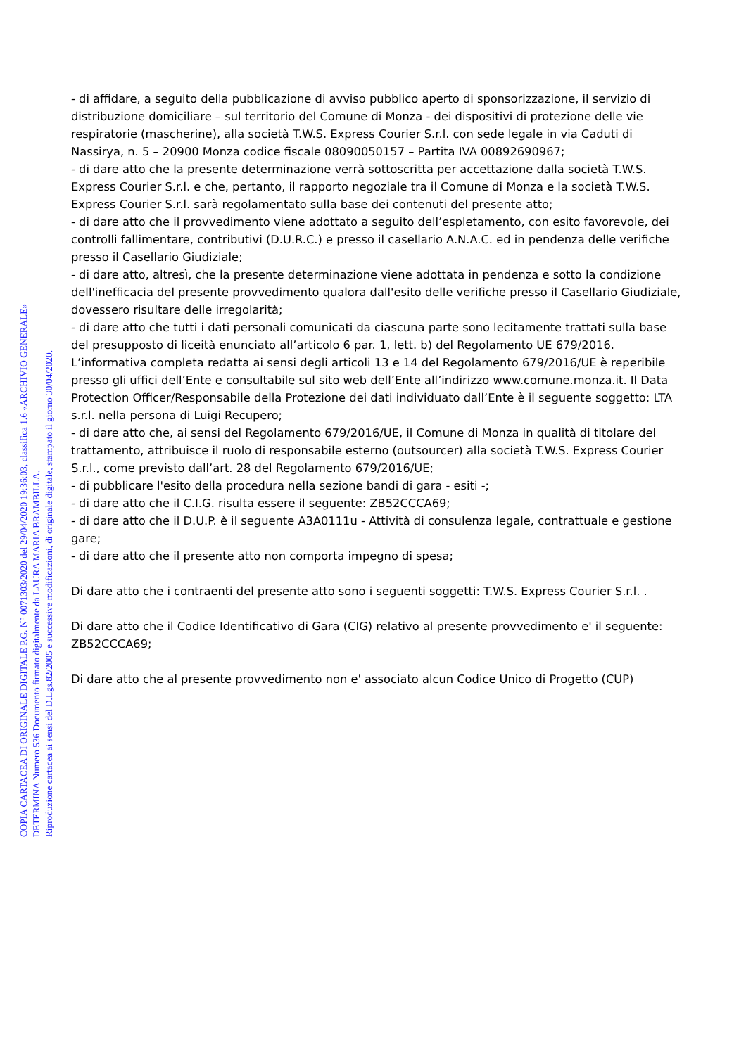COPIA CARTACEA DI ORIGINALE DIGITALE P.G. N° 0071303/2020 del 29/04/2020 19:36:03, classifica 1.6 «ARCHIVIO GENERALE»
DETERMINA Numero 536 Documento firmato digitalmente da LAURA MARIA BRAMBILLA.
Riproduzione cartacea ai sensi del D.Lgs.82/2005 e successive modificazioni, di originale digitale, stampato il giorno 30/04/2020.
- di affidare, a seguito della pubblicazione di avviso pubblico aperto di sponsorizzazione, il servizio di distribuzione domiciliare – sul territorio del Comune di Monza - dei dispositivi di protezione delle vie respiratorie (mascherine), alla società T.W.S. Express Courier S.r.l. con sede legale in via Caduti di Nassirya, n. 5 – 20900 Monza codice fiscale 08090050157 – Partita IVA 00892690967;
- di dare atto che la presente determinazione verrà sottoscritta per accettazione dalla società T.W.S. Express Courier S.r.l. e che, pertanto, il rapporto negoziale tra il Comune di Monza e la società T.W.S. Express Courier S.r.l. sarà regolamentato sulla base dei contenuti del presente atto;
- di dare atto che il provvedimento viene adottato a seguito dell’espletamento, con esito favorevole, dei controlli fallimentare, contributivi (D.U.R.C.) e presso il casellario A.N.A.C. ed in pendenza delle verifiche presso il Casellario Giudiziale;
- di dare atto, altresì, che la presente determinazione viene adottata in pendenza e sotto la condizione dell'inefficacia del presente provvedimento qualora dall'esito delle verifiche presso il Casellario Giudiziale, dovessero risultare delle irregolarità;
- di dare atto che tutti i dati personali comunicati da ciascuna parte sono lecitamente trattati sulla base del presupposto di liceità enunciato all’articolo 6 par. 1, lett. b) del Regolamento UE 679/2016. L’informativa completa redatta ai sensi degli articoli 13 e 14 del Regolamento 679/2016/UE è reperibile presso gli uffici dell’Ente e consultabile sul sito web dell’Ente all’indirizzo www.comune.monza.it. Il Data Protection Officer/Responsabile della Protezione dei dati individuato dall’Ente è il seguente soggetto: LTA s.r.l. nella persona di Luigi Recupero;
- di dare atto che, ai sensi del Regolamento 679/2016/UE, il Comune di Monza in qualità di titolare del trattamento, attribuisce il ruolo di responsabile esterno (outsourcer) alla società T.W.S. Express Courier S.r.l., come previsto dall’art. 28 del Regolamento 679/2016/UE;
- di pubblicare l'esito della procedura nella sezione bandi di gara - esiti -;
- di dare atto che il C.I.G. risulta essere il seguente: ZB52CCCA69;
- di dare atto che il D.U.P. è il seguente A3A0111u - Attività di consulenza legale, contrattuale e gestione gare;
- di dare atto che il presente atto non comporta impegno di spesa;
Di dare atto che i contraenti del presente atto sono i seguenti soggetti: T.W.S. Express Courier S.r.l. .
Di dare atto che il Codice Identificativo di Gara (CIG) relativo al presente provvedimento e' il seguente: ZB52CCCA69;
Di dare atto che al presente provvedimento non e' associato alcun Codice Unico di Progetto (CUP)